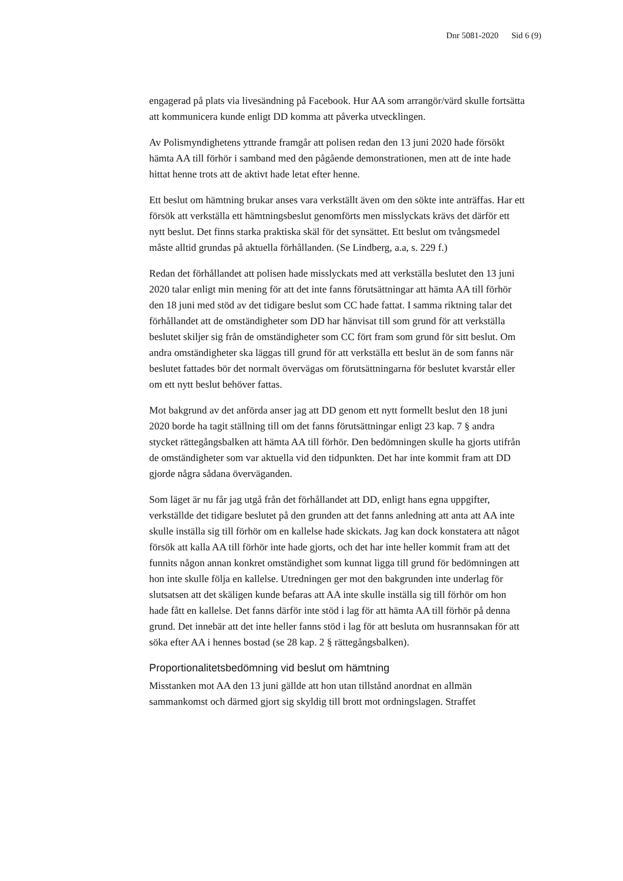Dnr 5081-2020 Sid 6 (9)
engagerad på plats via livesändning på Facebook. Hur AA som arrangör/värd skulle fortsätta att kommunicera kunde enligt DD komma att påverka utvecklingen.
Av Polismyndighetens yttrande framgår att polisen redan den 13 juni 2020 hade försökt hämta AA till förhör i samband med den pågående demonstrationen, men att de inte hade hittat henne trots att de aktivt hade letat efter henne.
Ett beslut om hämtning brukar anses vara verkställt även om den sökte inte anträffas. Har ett försök att verkställa ett hämtningsbeslut genomförts men misslyckats krävs det därför ett nytt beslut. Det finns starka praktiska skäl för det synsättet. Ett beslut om tvångsmedel måste alltid grundas på aktuella förhållanden. (Se Lindberg, a.a, s. 229 f.)
Redan det förhållandet att polisen hade misslyckats med att verkställa beslutet den 13 juni 2020 talar enligt min mening för att det inte fanns förutsättningar att hämta AA till förhör den 18 juni med stöd av det tidigare beslut som CC hade fattat. I samma riktning talar det förhållandet att de omständigheter som DD har hänvisat till som grund för att verkställa beslutet skiljer sig från de omständigheter som CC fört fram som grund för sitt beslut. Om andra omständigheter ska läggas till grund för att verkställa ett beslut än de som fanns när beslutet fattades bör det normalt övervägas om förutsättningarna för beslutet kvarstår eller om ett nytt beslut behöver fattas.
Mot bakgrund av det anförda anser jag att DD genom ett nytt formellt beslut den 18 juni 2020 borde ha tagit ställning till om det fanns förutsättningar enligt 23 kap. 7 § andra stycket rättegångsbalken att hämta AA till förhör. Den bedömningen skulle ha gjorts utifrån de omständigheter som var aktuella vid den tidpunkten. Det har inte kommit fram att DD gjorde några sådana överväganden.
Som läget är nu får jag utgå från det förhållandet att DD, enligt hans egna uppgifter, verkställde det tidigare beslutet på den grunden att det fanns anledning att anta att AA inte skulle inställa sig till förhör om en kallelse hade skickats. Jag kan dock konstatera att något försök att kalla AA till förhör inte hade gjorts, och det har inte heller kommit fram att det funnits någon annan konkret omständighet som kunnat ligga till grund för bedömningen att hon inte skulle följa en kallelse. Utredningen ger mot den bakgrunden inte underlag för slutsatsen att det skäligen kunde befaras att AA inte skulle inställa sig till förhör om hon hade fått en kallelse. Det fanns därför inte stöd i lag för att hämta AA till förhör på denna grund. Det innebär att det inte heller fanns stöd i lag för att besluta om husrannsakan för att söka efter AA i hennes bostad (se 28 kap. 2 § rättegångsbalken).
Proportionalitetsbedömning vid beslut om hämtning
Misstanken mot AA den 13 juni gällde att hon utan tillstånd anordnat en allmän sammankomst och därmed gjort sig skyldig till brott mot ordningslagen. Straffet